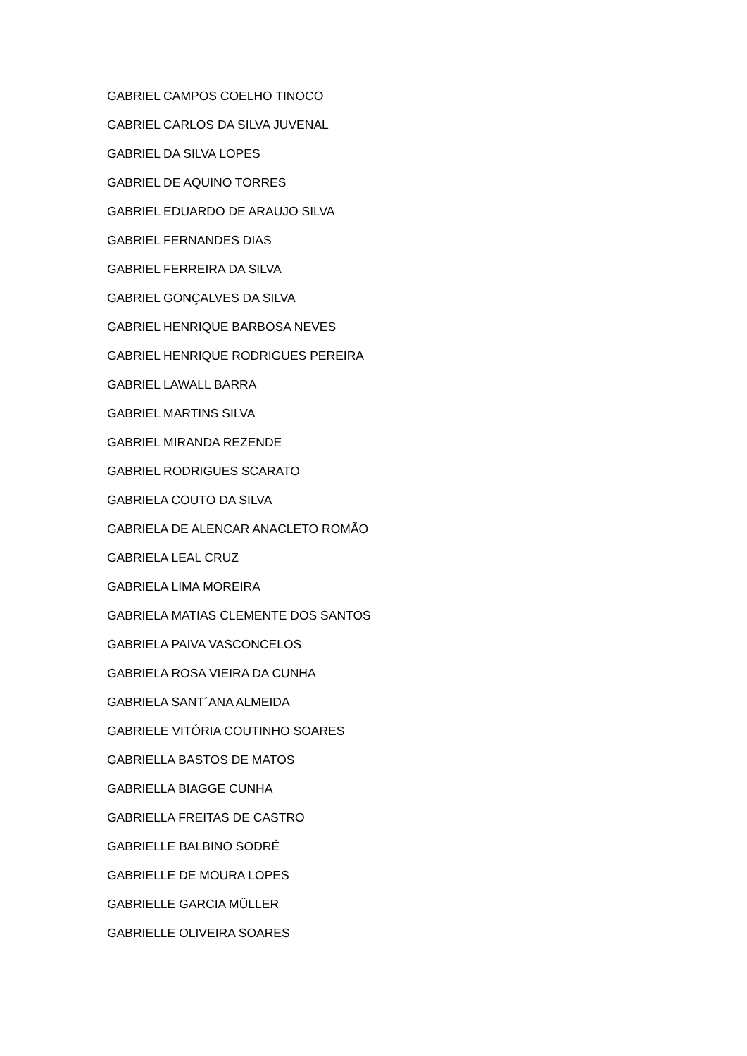GABRIEL CAMPOS COELHO TINOCO
GABRIEL CARLOS DA SILVA JUVENAL
GABRIEL DA SILVA LOPES
GABRIEL DE AQUINO TORRES
GABRIEL EDUARDO DE ARAUJO SILVA
GABRIEL FERNANDES DIAS
GABRIEL FERREIRA DA SILVA
GABRIEL GONÇALVES DA SILVA
GABRIEL HENRIQUE BARBOSA NEVES
GABRIEL HENRIQUE RODRIGUES PEREIRA
GABRIEL LAWALL BARRA
GABRIEL MARTINS SILVA
GABRIEL MIRANDA REZENDE
GABRIEL RODRIGUES SCARATO
GABRIELA COUTO DA SILVA
GABRIELA DE ALENCAR ANACLETO ROMÃO
GABRIELA LEAL CRUZ
GABRIELA LIMA MOREIRA
GABRIELA MATIAS CLEMENTE DOS SANTOS
GABRIELA PAIVA VASCONCELOS
GABRIELA ROSA VIEIRA DA CUNHA
GABRIELA SANT´ANA ALMEIDA
GABRIELE VITÓRIA COUTINHO SOARES
GABRIELLA BASTOS DE MATOS
GABRIELLA BIAGGE CUNHA
GABRIELLA FREITAS DE CASTRO
GABRIELLE BALBINO SODRÉ
GABRIELLE DE MOURA LOPES
GABRIELLE GARCIA MÜLLER
GABRIELLE OLIVEIRA SOARES